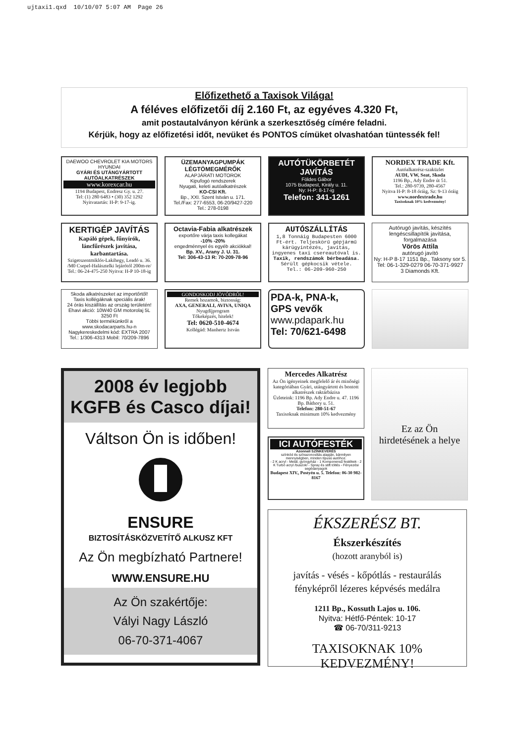ujtaxi1.qxd 10/10/07 5:07 AM Page 26
Előfizethető a Taxisok Világa!
A féléves előfizetői díj 2.160 Ft, az egyéves 4.320 Ft,
amit postautalványon kérünk a szerkesztőség címére feladni.
Kérjük, hogy az előfizetési időt, nevüket és PONTOS címüket olvashatóan tüntessék fel!
DAEWOO CHEVROLET KIA MOTORS HYUNDAI
GYÁRI ÉS UTÁNGYÁRTOTT AUTÓALKATRÉSZEK
www.korexcar.hu
1194 Budapest, Endresz Gy. u. 27.
Tel: (1) 280 6483 • (30) 352 1292
Nyitvatartás: H-P: 9-17-ig.
ÜZEMANYAGPUMPÁK LÉGTÖMEGMÉRŐK
ALAPJÁRATI MOTOROK
Kipufogó rendszerek
Nyugati, keleti autóalkatrészek
KO-CSI Kft.
Bp., XXI. Szent István u. 171.
Tel./Fax: 277-6553, 06-20/9427-220
Tel.: 278-0198
AUTÓTÜKÖRBETÉT JAVÍTÁS
Földes Gábor
1075 Budapest, Király u. 11.
Ny: H-P: 8-17-ig
Telefon: 341-1261
NORDEX TRADE Kft.
Autóalkatrész-szaküzlet
AUDI, VW, Seat, Skoda
1196 Bp., Ady Endre út 51.
Tel.: 280-9739, 280-4567
Nyitva H-P: 8-18 óráig, Sz: 9-13 óráig
www.nordextrade.hu
Taxisoknak 10% kedvezmény!
KERTIGÉP JAVÍTÁS
Kapáló gépek, fűnyírók, láncfűrészek javítása, karbantartása.
Szigetszentmiklós-Lakihegy, Leadó u. 36. /M0 Csepel-Halásztelki lejárótól 200m-re/
Tel.: 06-24-475-250 Nyitva: H-P 10-18-ig
Octavia-Fabia alkatrészek
exportőre várja taxis kollegákat
-10% -20%
engedménnyel és egyéb akciókkal!
Bp. XV., Arany J. U. 31.
Tel: 306-43-13 R: 70-209-78-96
AUTÓSZÁLLÍTÁS
1,8 Tonnáig Budapesten 6000 Ft-ért. Teljeskörű gépjármű kárügyintézés, javítás, ingyenes taxi csereautóval is.
Taxik, rendszámok bérbeadása.
Sérült gépkocsik vétele.
Tel.: 06-209-960-250
Autórugó javítás, készítés lengéscsillapítók javítása, forgalmazása
Vörös Attila
autórugó javító
Ny: H-P 8-17 1151 Bp., Taksony sor 5.
Tel: 06-1-329-0279 06-70-371-9927
3 Diamonds Kft.
Skoda alkatrészeket az importőrtől!
Taxis kollégáknak speciális árak!
24 órás kiszállítás az ország területén!
Ehavi akció: 10W40 GM motorolaj 5L 3250 Ft
Többi termékünkről a
www.skodacarparts.hu-n
Nagykereskedelmi kód: EXTRA 2007
Tel.: 1/306-4313 Mobil: 70/209-7896
GONDOSKODJ JÖVŐDRŐL!
Remek hozamok, biztonság:
AXA, GENERALI, AVIVA, UNIQA
Nyugdíjprogram
Tőkeképzés, hitelek!
Tel: 0620-510-4674
Kollégád: Manhertz István
PDA-k, PNA-k,
GPS vevők
www.pdapark.hu
Tel: 70/621-6498
2008 év legjobb
KGFB és Casco díjai!
Váltson Ön is időben!
ENSURE
BIZTOSÍTÁSKÖZVETÍTŐ ALKUSZ KFT
Az Ön megbízható Partnere!
WWW.ENSURE.HU
Az Ön szakértője:
Vályi Nagy László
06-70-371-4067
Mercedes Alkatrész
Az Ön igényeinek megfelelő ár és minőségi kategóriában Gyári, utángyártott és bontott alkatrészek raktárbázisa
Üzleteink: 1196 Bp. Ady Endre u. 47. 1196 Bp. Báthory u. 51.
Telefon: 280-51-67
Taxisoknak minimum 10% kedvezmény
ICI AUTÓFESTÉK
Azonnali SZÍNKEVERÉS
színkód és színazonosítás alapján, bármilyen mennyiségben, minden típusú autóhoz.
- 2 K acryl - Metál, gyöngyház - 1 Komponensű festékek - 2 K Turbó acryl /buszok/ - Spray és stift töltés - Fényezési segédanyagok
Budapest XIV., Postyén u. 5. Telefon: 06-30 982-8167
Ez az Ön
hirdetésének a helye
ÉKSZERÉSZ BT.
Ékszerkészítés
(hozott aranyból is)
javítás - vésés - kőpótlás - restaurálás
fényképről lézeres képvésés medálra
1211 Bp., Kossuth Lajos u. 106.
Nyitva: Hétfő-Péntek: 10-17
☎ 06-70/311-9213
TAXISOKNAK 10% KEDVEZMÉNY!